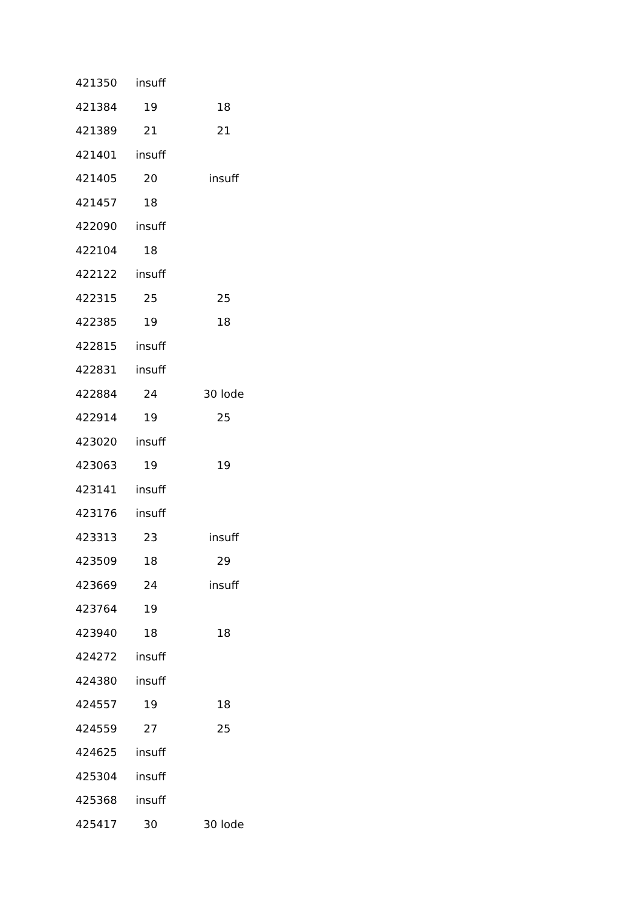| 421350 | insuff | |
| 421384 | 19 | 18 |
| 421389 | 21 | 21 |
| 421401 | insuff | |
| 421405 | 20 | insuff |
| 421457 | 18 | |
| 422090 | insuff | |
| 422104 | 18 | |
| 422122 | insuff | |
| 422315 | 25 | 25 |
| 422385 | 19 | 18 |
| 422815 | insuff | |
| 422831 | insuff | |
| 422884 | 24 | 30 lode |
| 422914 | 19 | 25 |
| 423020 | insuff | |
| 423063 | 19 | 19 |
| 423141 | insuff | |
| 423176 | insuff | |
| 423313 | 23 | insuff |
| 423509 | 18 | 29 |
| 423669 | 24 | insuff |
| 423764 | 19 | |
| 423940 | 18 | 18 |
| 424272 | insuff | |
| 424380 | insuff | |
| 424557 | 19 | 18 |
| 424559 | 27 | 25 |
| 424625 | insuff | |
| 425304 | insuff | |
| 425368 | insuff | |
| 425417 | 30 | 30 lode |